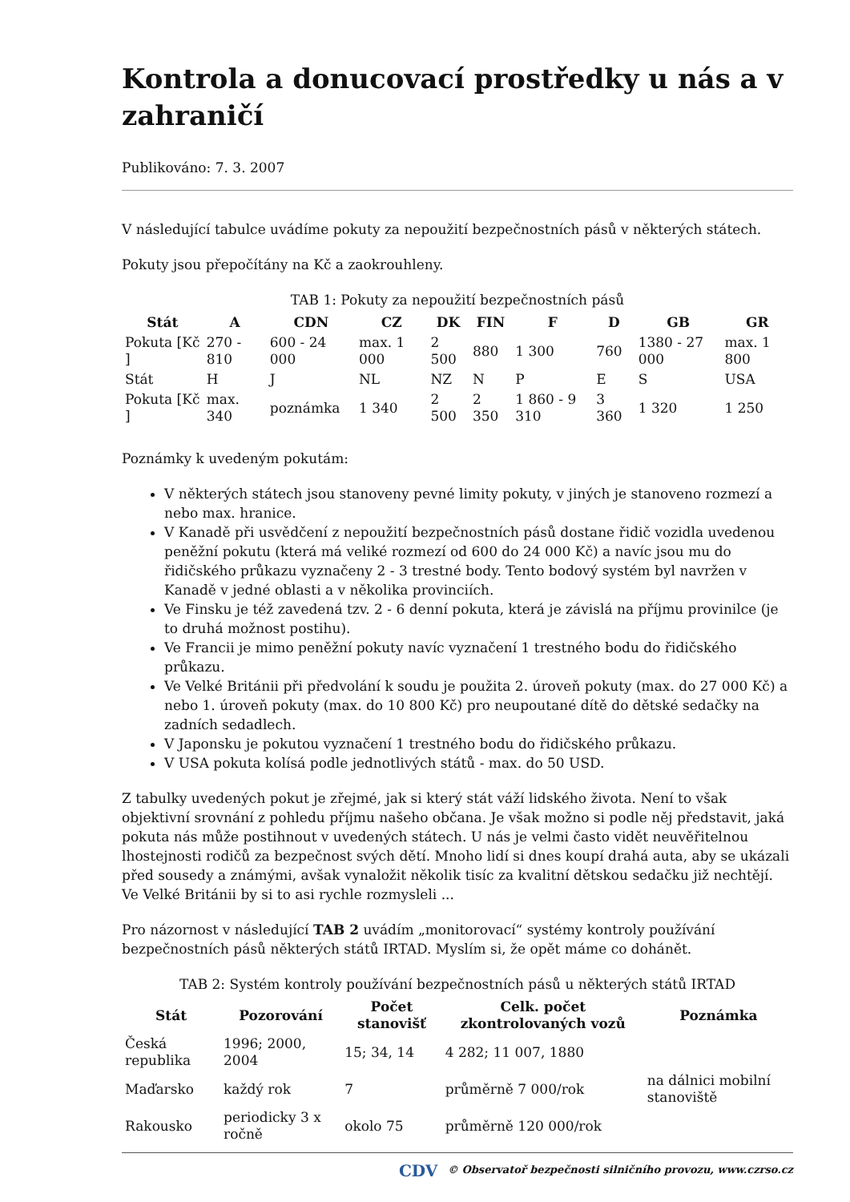Kontrola a donucovací prostředky u nás a v zahraničí
Publikováno: 7. 3. 2007
V následující tabulce uvádíme pokuty za nepoužití bezpečnostních pásů v některých státech.
Pokuty jsou přepočítány na Kč a zaokrouhleny.
TAB 1: Pokuty za nepoužití bezpečnostních pásů
| Stát | A | CDN | CZ | DK | FIN | F | D | GB | GR |
| --- | --- | --- | --- | --- | --- | --- | --- | --- | --- |
| Pokuta [Kč ] | 270 - 810 | 600 - 24 000 | max. 1 000 | 2 500 | 880 | 1 300 | 760 | 1380 - 27 000 | max. 1 800 |
| Stát | H | J | NL | NZ | N | P | E | S | USA |
| Pokuta [Kč ] | max. 340 | poznámka | 1 340 | 2 500 | 2 350 | 1 860 - 9 310 | 3 360 | 1 320 | 1 250 |
Poznámky k uvedeným pokutám:
V některých státech jsou stanoveny pevné limity pokuty, v jiných je stanoveno rozmezí a nebo max. hranice.
V Kanadě při usvědčení z nepoužití bezpečnostních pásů dostane řidič vozidla uvedenou peněžní pokutu (která má veliké rozmezí od 600 do 24 000 Kč) a navíc jsou mu do řidičského průkazu vyznačeny 2 - 3 trestné body. Tento bodový systém byl navržen v Kanadě v jedné oblasti a v několika provinciích.
Ve Finsku je též zavedená tzv. 2 - 6 denní pokuta, která je závislá na příjmu provinilce (je to druhá možnost postihu).
Ve Francii je mimo peněžní pokuty navíc vyznačení 1 trestného bodu do řidičského průkazu.
Ve Velké Británii při předvolání k soudu je použita 2. úroveň pokuty (max. do 27 000 Kč) a nebo 1. úroveň pokuty (max. do 10 800 Kč) pro neupoutané dítě do dětské sedačky na zadních sedadlech.
V Japonsku je pokutou vyznačení 1 trestného bodu do řidičského průkazu.
V USA pokuta kolísá podle jednotlivých států - max. do 50 USD.
Z tabulky uvedených pokut je zřejmé, jak si který stát váží lidského života. Není to však objektivní srovnání z pohledu příjmu našeho občana. Je však možno si podle něj představit, jaká pokuta nás může postihnout v uvedených státech. U nás je velmi často vidět neuvěřitelnou lhostejnosti rodičů za bezpečnost svých dětí. Mnoho lidí si dnes koupí drahá auta, aby se ukázali před sousedy a známými, avšak vynaložit několik tisíc za kvalitní dětskou sedačku již nechtějí. Ve Velké Británii by si to asi rychle rozmysleli ...
Pro názornost v následující TAB 2 uvádím „monitorovací“ systémy kontroly používání bezpečnostních pásů některých států IRTAD. Myslím si, že opět máme co dohánět.
TAB 2: Systém kontroly používání bezpečnostních pásů u některých států IRTAD
| Stát | Pozorování | Počet stanovišť | Celk. počet zkontrolovaných vozů | Poznámka |
| --- | --- | --- | --- | --- |
| Česká republika | 1996; 2000, 2004 | 15; 34, 14 | 4 282; 11 007, 1880 | |
| Maďarsko | každý rok | 7 | průměrně 7 000/rok | na dálnici mobilní stanoviště |
| Rakousko | periodicky 3 x ročně | okolo 75 | průměrně 120 000/rok | |
CDV © Observatoř bezpečnosti silničního provozu, www.czrso.cz